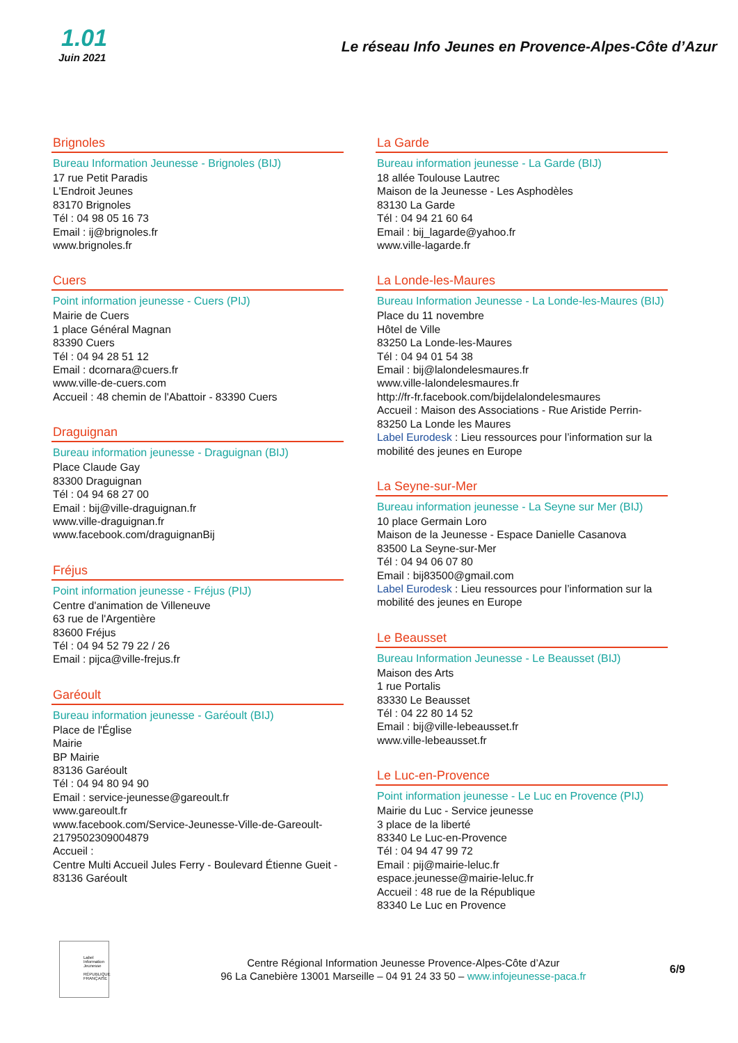1.01
Juin 2021
Le réseau Info Jeunes en Provence-Alpes-Côte d’Azur
Brignoles
Bureau Information Jeunesse - Brignoles (BIJ)
17 rue Petit Paradis
L'Endroit Jeunes
83170 Brignoles
Tél : 04 98 05 16 73
Email : ij@brignoles.fr
www.brignoles.fr
Cuers
Point information jeunesse - Cuers (PIJ)
Mairie de Cuers
1 place Général Magnan
83390 Cuers
Tél : 04 94 28 51 12
Email : dcornara@cuers.fr
www.ville-de-cuers.com
Accueil : 48 chemin de l'Abattoir - 83390 Cuers
Draguignan
Bureau information jeunesse - Draguignan (BIJ)
Place Claude Gay
83300 Draguignan
Tél : 04 94 68 27 00
Email : bij@ville-draguignan.fr
www.ville-draguignan.fr
www.facebook.com/draguignanBij
Fréjus
Point information jeunesse - Fréjus (PIJ)
Centre d'animation de Villeneuve
63 rue de l'Argentière
83600 Fréjus
Tél : 04 94 52 79 22 / 26
Email : pijca@ville-frejus.fr
Garéoult
Bureau information jeunesse - Garéoult (BIJ)
Place de l'Église
Mairie
BP Mairie
83136 Garéoult
Tél : 04 94 80 94 90
Email : service-jeunesse@gareoult.fr
www.gareoult.fr
www.facebook.com/Service-Jeunesse-Ville-de-Gareoult-2179502309004879
Accueil :
Centre Multi Accueil Jules Ferry - Boulevard Étienne Gueit - 83136 Garéoult
La Garde
Bureau information jeunesse - La Garde (BIJ)
18 allée Toulouse Lautrec
Maison de la Jeunesse - Les Asphodèles
83130 La Garde
Tél : 04 94 21 60 64
Email : bij_lagarde@yahoo.fr
www.ville-lagarde.fr
La Londe-les-Maures
Bureau Information Jeunesse - La Londe-les-Maures (BIJ)
Place du 11 novembre
Hôtel de Ville
83250 La Londe-les-Maures
Tél : 04 94 01 54 38
Email : bij@lalondelesmaures.fr
www.ville-lalondelesmaures.fr
http://fr-fr.facebook.com/bijdelalondelesmaures
Accueil : Maison des Associations - Rue Aristide Perrin- 83250 La Londe les Maures
Label Eurodesk : Lieu ressources pour l’information sur la mobilité des jeunes en Europe
La Seyne-sur-Mer
Bureau information jeunesse - La Seyne sur Mer (BIJ)
10 place Germain Loro
Maison de la Jeunesse - Espace Danielle Casanova
83500 La Seyne-sur-Mer
Tél : 04 94 06 07 80
Email : bij83500@gmail.com
Label Eurodesk : Lieu ressources pour l’information sur la mobilité des jeunes en Europe
Le Beausset
Bureau Information Jeunesse - Le Beausset (BIJ)
Maison des Arts
1 rue Portalis
83330 Le Beausset
Tél : 04 22 80 14 52
Email : bij@ville-lebeausset.fr
www.ville-lebeausset.fr
Le Luc-en-Provence
Point information jeunesse - Le Luc en Provence (PIJ)
Mairie du Luc - Service jeunesse
3 place de la liberté
83340 Le Luc-en-Provence
Tél : 04 94 47 99 72
Email : pij@mairie-leluc.fr
espace.jeunesse@mairie-leluc.fr
Accueil : 48 rue de la République
83340 Le Luc en Provence
Label Information Jeunesse
RÉPUBLIQUE FRANÇAISE
Centre Régional Information Jeunesse Provence-Alpes-Côte d’Azur
96 La Canebière 13001 Marseille – 04 91 24 33 50 – www.infojeunesse-paca.fr
6/9